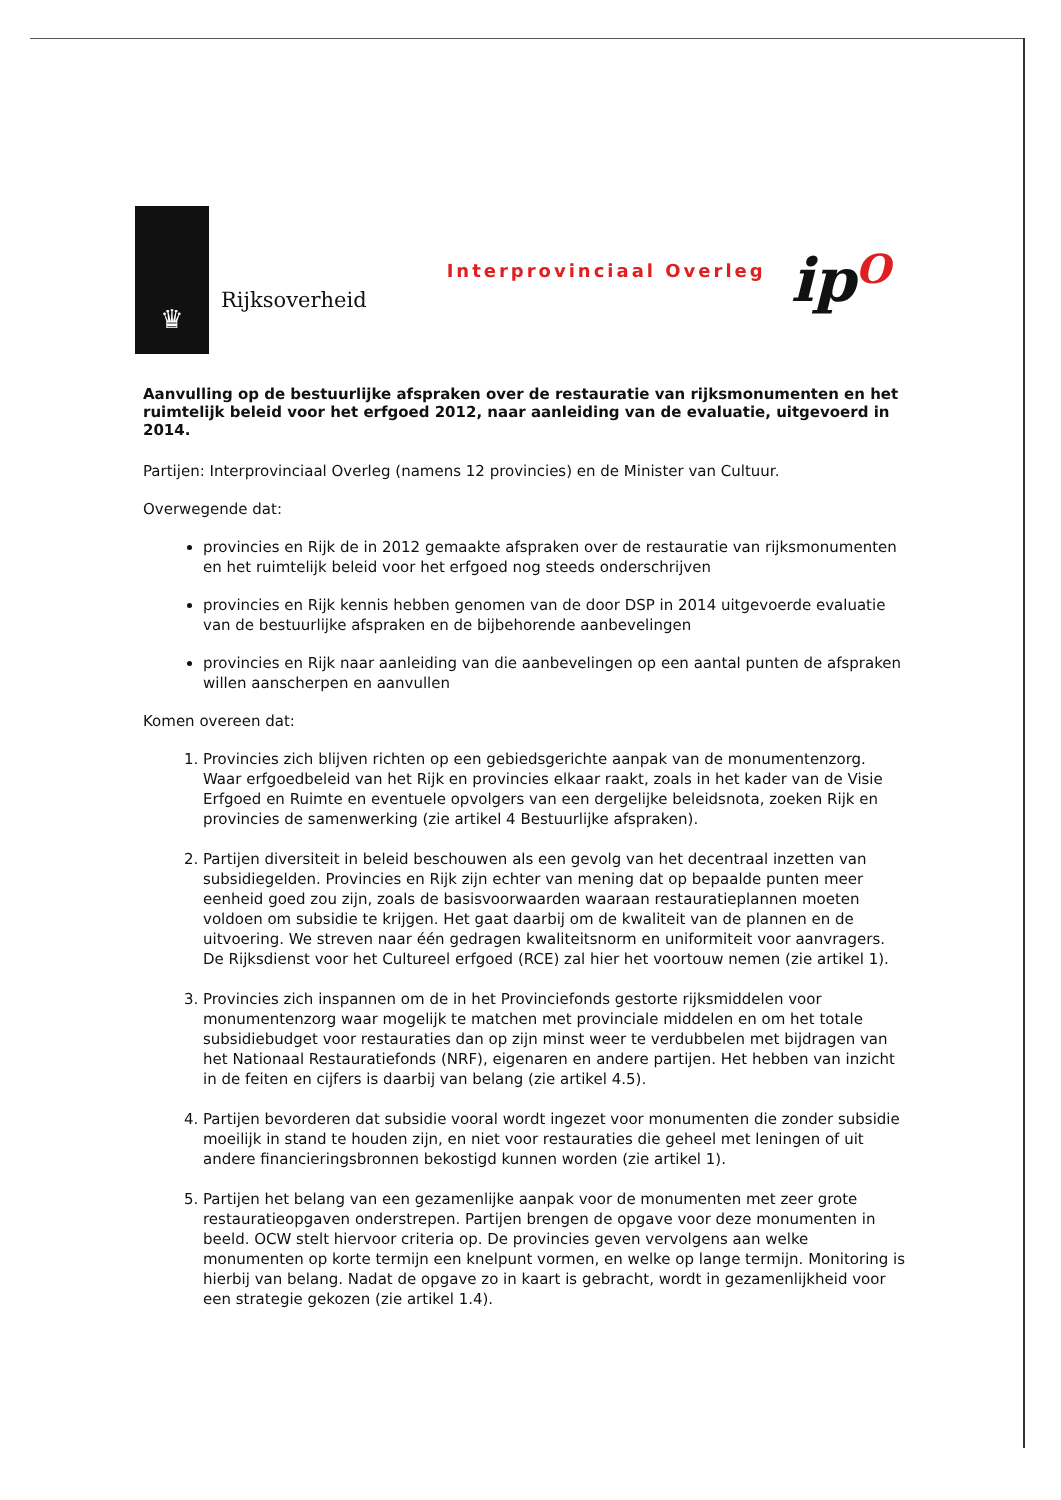♛
Rijksoverheid
Interprovinciaal Overleg
ipO
Aanvulling op de bestuurlijke afspraken over de restauratie van rijksmonumenten en het ruimtelijk beleid voor het erfgoed 2012, naar aanleiding van de evaluatie, uitgevoerd in 2014.
Partijen: Interprovinciaal Overleg (namens 12 provincies) en de Minister van Cultuur.
Overwegende dat:
provincies en Rijk de in 2012 gemaakte afspraken over de restauratie van rijksmonumenten en het ruimtelijk beleid voor het erfgoed nog steeds onderschrijven
provincies en Rijk kennis hebben genomen van de door DSP in 2014 uitgevoerde evaluatie van de bestuurlijke afspraken en de bijbehorende aanbevelingen
provincies en Rijk naar aanleiding van die aanbevelingen op een aantal punten de afspraken willen aanscherpen en aanvullen
Komen overeen dat:
1. Provincies zich blijven richten op een gebiedsgerichte aanpak van de monumentenzorg. Waar erfgoedbeleid van het Rijk en provincies elkaar raakt, zoals in het kader van de Visie Erfgoed en Ruimte en eventuele opvolgers van een dergelijke beleidsnota, zoeken Rijk en provincies de samenwerking (zie artikel 4 Bestuurlijke afspraken).
2. Partijen diversiteit in beleid beschouwen als een gevolg van het decentraal inzetten van subsidiegelden. Provincies en Rijk zijn echter van mening dat op bepaalde punten meer eenheid goed zou zijn, zoals de basisvoorwaarden waaraan restauratieplannen moeten voldoen om subsidie te krijgen. Het gaat daarbij om de kwaliteit van de plannen en de uitvoering. We streven naar één gedragen kwaliteitsnorm en uniformiteit voor aanvragers. De Rijksdienst voor het Cultureel erfgoed (RCE) zal hier het voortouw nemen (zie artikel 1).
3. Provincies zich inspannen om de in het Provinciefonds gestorte rijksmiddelen voor monumentenzorg waar mogelijk te matchen met provinciale middelen en om het totale subsidiebudget voor restauraties dan op zijn minst weer te verdubbelen met bijdragen van het Nationaal Restauratiefonds (NRF), eigenaren en andere partijen. Het hebben van inzicht in de feiten en cijfers is daarbij van belang (zie artikel 4.5).
4. Partijen bevorderen dat subsidie vooral wordt ingezet voor monumenten die zonder subsidie moeilijk in stand te houden zijn, en niet voor restauraties die geheel met leningen of uit andere financieringsbronnen bekostigd kunnen worden (zie artikel 1).
5. Partijen het belang van een gezamenlijke aanpak voor de monumenten met zeer grote restauratieopgaven onderstrepen. Partijen brengen de opgave voor deze monumenten in beeld. OCW stelt hiervoor criteria op. De provincies geven vervolgens aan welke monumenten op korte termijn een knelpunt vormen, en welke op lange termijn. Monitoring is hierbij van belang. Nadat de opgave zo in kaart is gebracht, wordt in gezamenlijkheid voor een strategie gekozen (zie artikel 1.4).